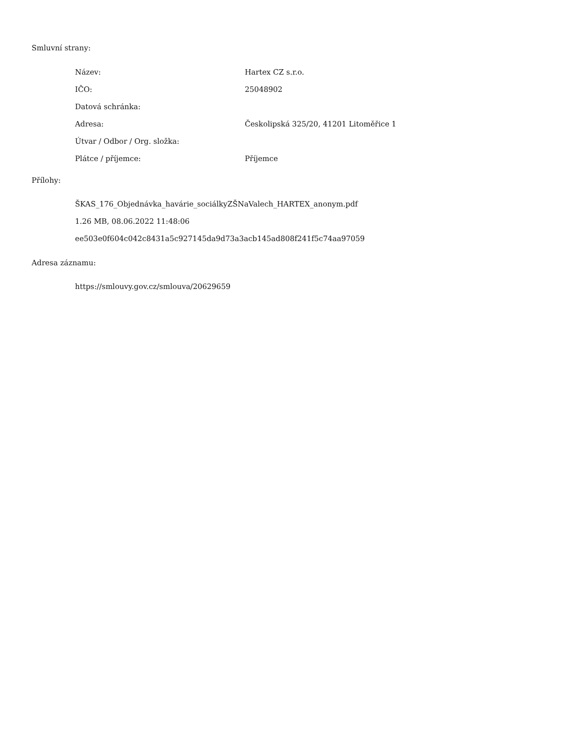Smluvní strany:
| Název: | Hartex CZ s.r.o. |
| IČO: | 25048902 |
| Datová schránka: | |
| Adresa: | Českolipská 325/20, 41201 Litoměřice 1 |
| Útvar / Odbor / Org. složka: | |
| Plátce / příjemce: | Příjemce |
Přílohy:
ŠKAS_176_Objednávka_havárie_sociálkyZŠNaValech_HARTEX_anonym.pdf
1.26 MB, 08.06.2022 11:48:06
ee503e0f604c042c8431a5c927145da9d73a3acb145ad808f241f5c74aa97059
Adresa záznamu:
https://smlouvy.gov.cz/smlouva/20629659